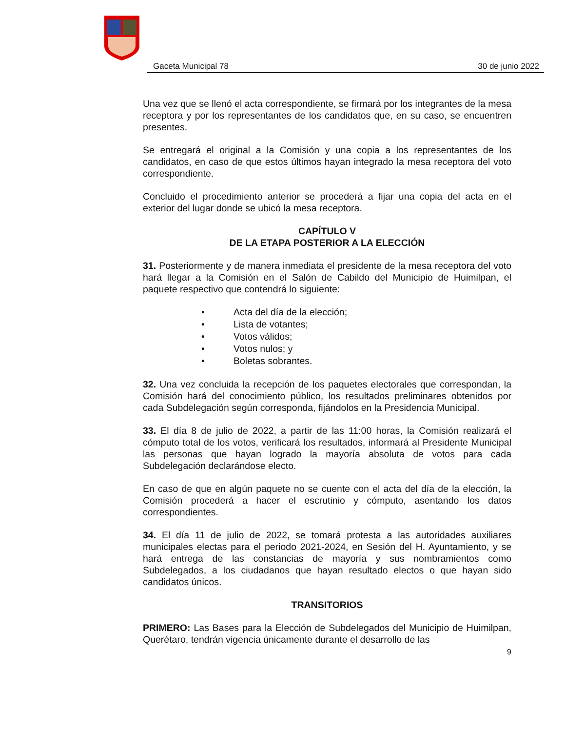Gaceta Municipal 78 30 de junio 2022
Una vez que se llenó el acta correspondiente, se firmará por los integrantes de la mesa receptora y por los representantes de los candidatos que, en su caso, se encuentren presentes.
Se entregará el original a la Comisión y una copia a los representantes de los candidatos, en caso de que estos últimos hayan integrado la mesa receptora del voto correspondiente.
Concluido el procedimiento anterior se procederá a fijar una copia del acta en el exterior del lugar donde se ubicó la mesa receptora.
CAPÍTULO V
DE LA ETAPA POSTERIOR A LA ELECCIÓN
31. Posteriormente y de manera inmediata el presidente de la mesa receptora del voto hará llegar a la Comisión en el Salón de Cabildo del Municipio de Huimilpan, el paquete respectivo que contendrá lo siguiente:
• Acta del día de la elección;
• Lista de votantes;
• Votos válidos;
• Votos nulos; y
• Boletas sobrantes.
32. Una vez concluida la recepción de los paquetes electorales que correspondan, la Comisión hará del conocimiento público, los resultados preliminares obtenidos por cada Subdelegación según corresponda, fijándolos en la Presidencia Municipal.
33. El día 8 de julio de 2022, a partir de las 11:00 horas, la Comisión realizará el cómputo total de los votos, verificará los resultados, informará al Presidente Municipal las personas que hayan logrado la mayoría absoluta de votos para cada Subdelegación declarándose electo.
En caso de que en algún paquete no se cuente con el acta del día de la elección, la Comisión procederá a hacer el escrutinio y cómputo, asentando los datos correspondientes.
34. El día 11 de julio de 2022, se tomará protesta a las autoridades auxiliares municipales electas para el periodo 2021-2024, en Sesión del H. Ayuntamiento, y se hará entrega de las constancias de mayoría y sus nombramientos como Subdelegados, a los ciudadanos que hayan resultado electos o que hayan sido candidatos únicos.
TRANSITORIOS
PRIMERO: Las Bases para la Elección de Subdelegados del Municipio de Huimilpan, Querétaro, tendrán vigencia únicamente durante el desarrollo de las
9